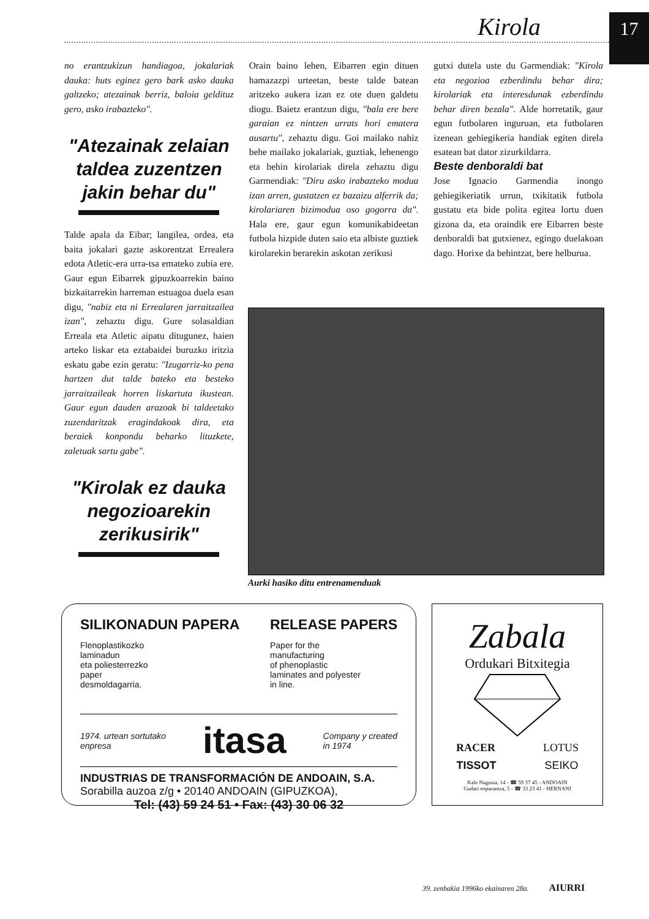Kirola 17
no erantzukizun handiagoa, jokalariak dauka: huts eginez gero bark asko dauka galtzeko; atezainak berriz, baloia geldituz gero, asko irabazteko".
"Atezainak zelaian taldea zuzentzen jakin behar du"
Talde apala da Eibar; langilea, ordea, eta baita jokalari gazte askorentzat Errealera edota Atletic-era urra-tsa emateko zubia ere. Gaur egun Eibarrek gipuzkoarrekin baino bizkaitarrekin harreman estuagoa duela esan digu, "nabiz eta ni Errealaren jarraitzailea izan", zehaztu digu. Gure solasaldian Erreala eta Atletic aipatu ditugunez, haien arteko liskar eta eztabaidei buruzko iritzia eskatu gabe ezin geratu: "Izugarriz-ko pena hartzen dut talde bateko eta besteko jarraitzaileak horren liskartuta ikustean. Gaur egun dauden arazoak bi taldeetako zuzendaritzak eragindakoak dira, eta beraiek konpondu beharko lituzkete, zaletuak sartu gabe".
"Kirolak ez dauka negozioarekin zerikusirik"
Orain baino lehen, Eibarren egin dituen hamazazpi urteetan, beste talde batean aritzeko aukera izan ez ote duen galdetu diogu. Baietz erantzun digu, "bala ere bere garaian ez nintzen urrats hori ematera ausartu", zehaztu digu. Goi mailako nahiz behe mailako jokalariak, guztiak, lehenengo eta behin kirolariak direla zehaztu digu Garmendiak: "Diru asko irabazteko modua izan arren, gustatzen ez bazaizu alferrik da; kirolariaren bizimodua oso gogorra da". Hala ere, gaur egun komunikabideetan futbola hizpide duten saio eta albiste guztiek kirolarekin berarekin askotan zerikusi
gutxi dutela uste du Garmendiak: "Kirola eta negozioa ezberdindu behar dira; kirolariak eta interesdunak ezberdindu behar diren bezala". Alde horretatik, gaur egun futbolaren inguruan, eta futbolaren izenean gehiegikeria handiak egiten direla esatean bat dator zizurkildarra.
Beste denboraldi bat
Jose Ignacio Garmendia inongo gehiegikeriatik urrun, txikitatik futbola gustatu eta bide polita egitea lortu duen gizona da, eta oraindik ere Eibarren beste denboraldi bat gutxienez, egingo duelakoan dago. Horixe da behintzat, bere helburua.
Aurki hasiko ditu entrenamenduak
SILIKONADUN PAPERA RELEASE PAPERS
Flenoplastikozko
laminadun
eta poliesterrezko
paper
desmoldagarria.
Paper for the
manufacturing
of phenoplastic
laminates and polyester
in line.
1974. urtean sortutako
enpresa itasa Company y created
in 1974
INDUSTRIAS DE TRANSFORMACIÓN DE ANDOAIN, S.A.
Sorabilla auzoa z/g • 20140 ANDOAIN (GIPUZKOA),
Tel: (43) 59 24 51 • Fax: (43) 30 06 32
Zabala
Ordukari Bitxitegia
RACER LOTUS
TISSOT SEIKO
Kale Nagusia, 14 - ☎ 59 37 45 - ANDOAIN
Gudari enparantza, 5 - ☎ 33 23 41 - HERNANI
39. zenbakia 1996ko ekainaren 28a. AIURRI